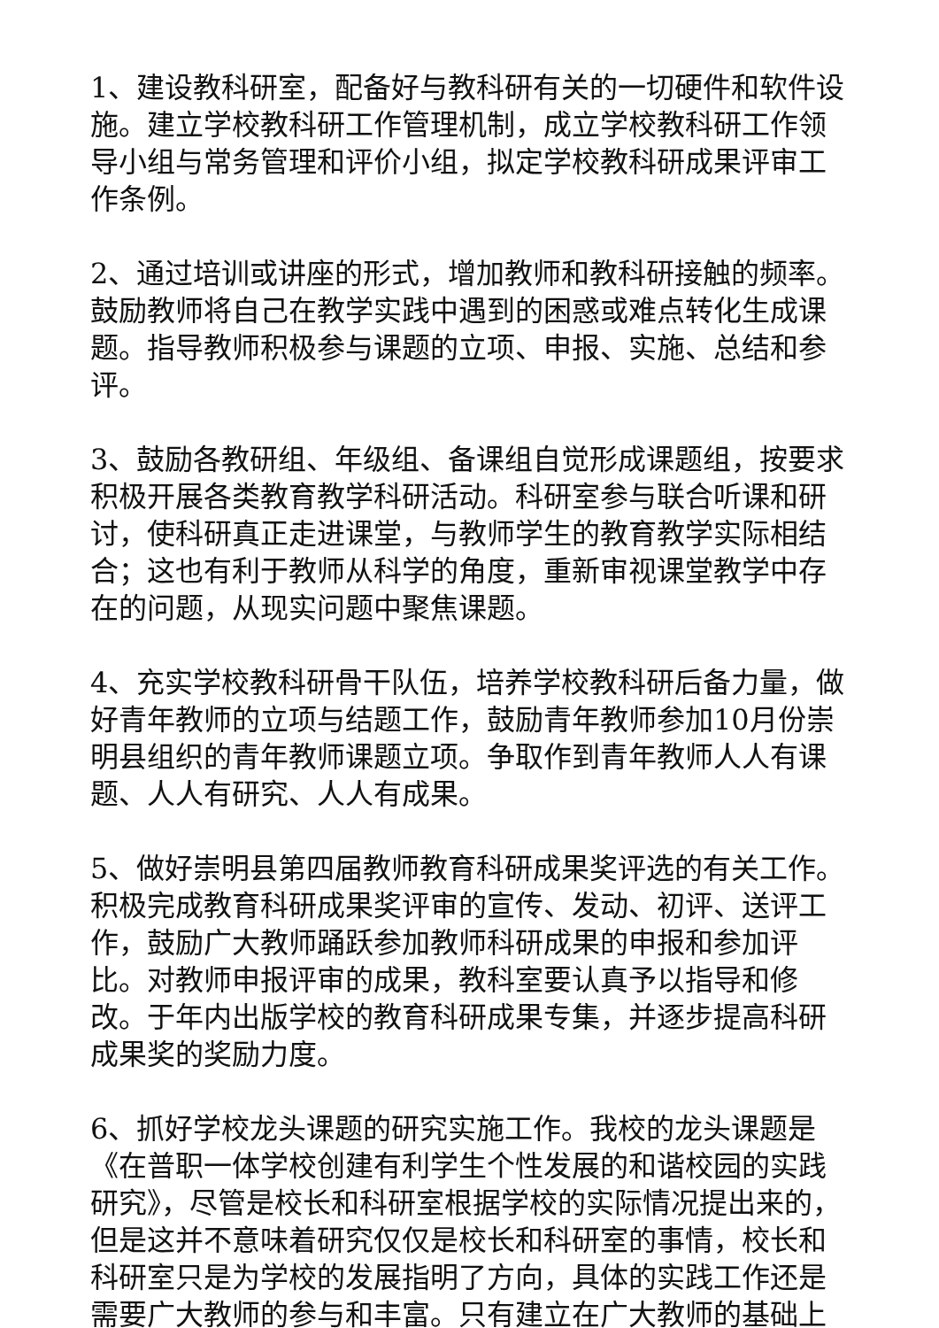1、建设教科研室，配备好与教科研有关的一切硬件和软件设施。建立学校教科研工作管理机制，成立学校教科研工作领导小组与常务管理和评价小组，拟定学校教科研成果评审工作条例。
2、通过培训或讲座的形式，增加教师和教科研接触的频率。鼓励教师将自己在教学实践中遇到的困惑或难点转化生成课题。指导教师积极参与课题的立项、申报、实施、总结和参评。
3、鼓励各教研组、年级组、备课组自觉形成课题组，按要求积极开展各类教育教学科研活动。科研室参与联合听课和研讨，使科研真正走进课堂，与教师学生的教育教学实际相结合；这也有利于教师从科学的角度，重新审视课堂教学中存在的问题，从现实问题中聚焦课题。
4、充实学校教科研骨干队伍，培养学校教科研后备力量，做好青年教师的立项与结题工作，鼓励青年教师参加10月份崇明县组织的青年教师课题立项。争取作到青年教师人人有课题、人人有研究、人人有成果。
5、做好崇明县第四届教师教育科研成果奖评选的有关工作。积极完成教育科研成果奖评审的宣传、发动、初评、送评工作，鼓励广大教师踊跃参加教师科研成果的申报和参加评比。对教师申报评审的成果，教科室要认真予以指导和修改。于年内出版学校的教育科研成果专集，并逐步提高科研成果奖的奖励力度。
6、抓好学校龙头课题的研究实施工作。我校的龙头课题是《在普职一体学校创建有利学生个性发展的和谐校园的实践研究》，尽管是校长和科研室根据学校的实际情况提出来的，但是这并不意味着研究仅仅是校长和科研室的事情，校长和科研室只是为学校的发展指明了方向，具体的实践工作还是需要广大教师的参与和丰富。只有建立在广大教师的基础上